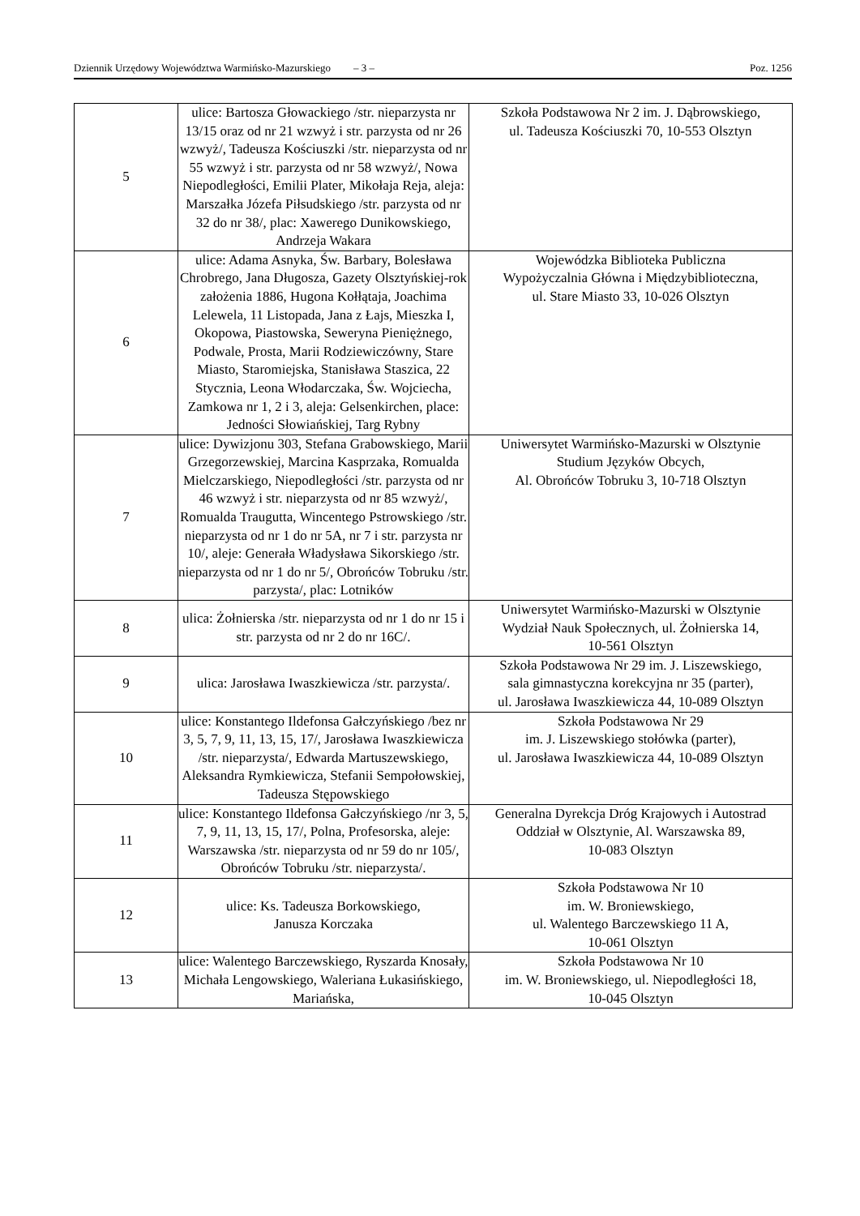Dziennik Urzędowy Województwa Warmińsko-Mazurskiego – 3 – Poz. 1256
| 5 | ulice: Bartosza Głowackiego /str. nieparzysta nr 13/15 oraz od nr 21 wzwyż i str. parzysta od nr 26 wzwyż/, Tadeusza Kościuszki /str. nieparzysta od nr 55 wzwyż i str. parzysta od nr 58 wzwyż/, Nowa Niepodległości, Emilii Plater, Mikołaja Reja, aleja: Marszałka Józefa Piłsudskiego /str. parzysta od nr 32 do nr 38/, plac: Xawerego Dunikowskiego, Andrzeja Wakara | Szkoła Podstawowa Nr 2 im. J. Dąbrowskiego, ul. Tadeusza Kościuszki 70, 10-553 Olsztyn |
| 6 | ulice: Adama Asnyka, Św. Barbary, Bolesława Chrobrego, Jana Długosza, Gazety Olsztyńskiej-rok założenia 1886, Hugona Kołłątaja, Joachima Lelewela, 11 Listopada, Jana z Łajs, Mieszka I, Okopowa, Piastowska, Seweryna Pieniężnego, Podwale, Prosta, Marii Rodziewiczówny, Stare Miasto, Staromiejska, Stanisława Staszica, 22 Stycznia, Leona Włodarczaka, Św. Wojciecha, Zamkowa nr 1, 2 i 3, aleja: Gelsenkirchen, place: Jedności Słowiańskiej, Targ Rybny | Wojewódzka Biblioteka Publiczna Wypożyczalnia Główna i Międzybiblioteczna, ul. Stare Miasto 33, 10-026 Olsztyn |
| 7 | ulice: Dywizjonu 303, Stefana Grabowskiego, Marii Grzegorzewskiej, Marcina Kasprzaka, Romualda Mielczarskiego, Niepodległości /str. parzysta od nr 46 wzwyż i str. nieparzysta od nr 85 wzwyż/, Romualda Traugutta, Wincentego Pstrowskiego /str. nieparzysta od nr 1 do nr 5A, nr 7 i str. parzysta nr 10/, aleje: Generała Władysława Sikorskiego /str. nieparzysta od nr 1 do nr 5/, Obrońców Tobruku /str. parzysta/, plac: Lotników | Uniwersytet Warmińsko-Mazurski w Olsztynie Studium Języków Obcych, Al. Obrońców Tobruku 3, 10-718 Olsztyn |
| 8 | ulica: Żołnierska /str. nieparzysta od nr 1 do nr 15 i str. parzysta od nr 2 do nr 16C/. | Uniwersytet Warmińsko-Mazurski w Olsztynie Wydział Nauk Społecznych, ul. Żołnierska 14, 10-561 Olsztyn |
| 9 | ulica: Jarosława Iwaszkiewicza /str. parzysta/. | Szkoła Podstawowa Nr 29 im. J. Liszewskiego, sala gimnastyczna korekcyjna nr 35 (parter), ul. Jarosława Iwaszkiewicza 44, 10-089 Olsztyn |
| 10 | ulice: Konstantego Ildefonsa Gałczyńskiego /bez nr 3, 5, 7, 9, 11, 13, 15, 17/, Jarosława Iwaszkiewicza /str. nieparzysta/, Edwarda Martuszewskiego, Aleksandra Rymkiewicza, Stefanii Sempołowskiej, Tadeusza Stępowskiego | Szkoła Podstawowa Nr 29 im. J. Liszewskiego stołówka (parter), ul. Jarosława Iwaszkiewicza 44, 10-089 Olsztyn |
| 11 | ulice: Konstantego Ildefonsa Gałczyńskiego /nr 3, 5, 7, 9, 11, 13, 15, 17/, Polna, Profesorska, aleje: Warszawska /str. nieparzysta od nr 59 do nr 105/, Obrońców Tobruku /str. nieparzysta/. | Generalna Dyrekcja Dróg Krajowych i Autostrad Oddział w Olsztynie, Al. Warszawska 89, 10-083 Olsztyn |
| 12 | ulice: Ks. Tadeusza Borkowskiego, Janusza Korczaka | Szkoła Podstawowa Nr 10 im. W. Broniewskiego, ul. Walentego Barczewskiego 11 A, 10-061 Olsztyn |
| 13 | ulice: Walentego Barczewskiego, Ryszarda Knosały, Michała Lengowskiego, Waleriana Łukasińskiego, Mariańska, | Szkoła Podstawowa Nr 10 im. W. Broniewskiego, ul. Niepodległości 18, 10-045 Olsztyn |